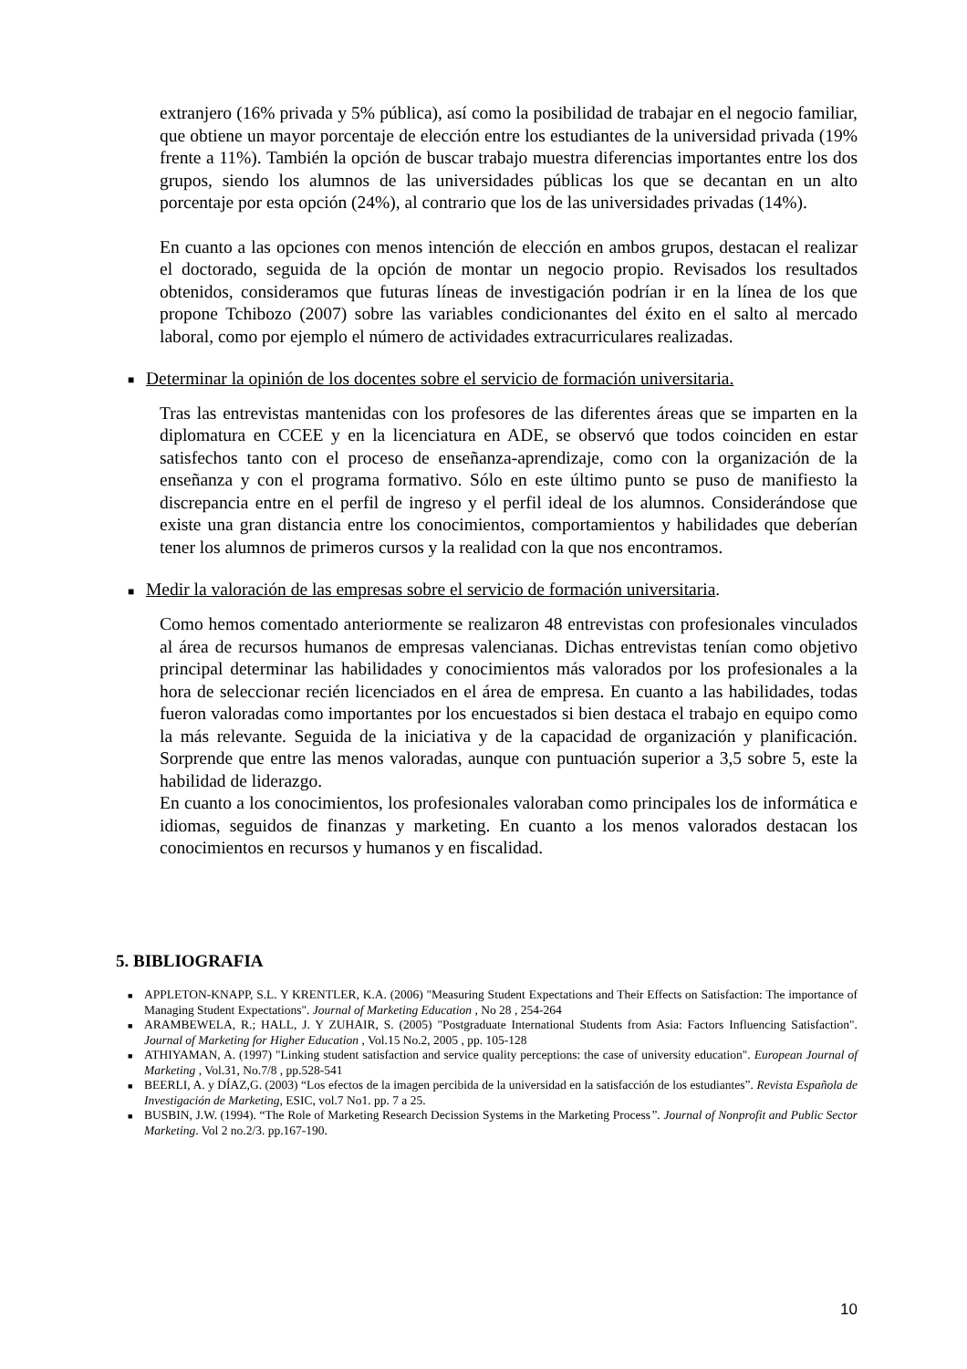extranjero (16% privada y 5% pública), así como la posibilidad de trabajar en el negocio familiar, que obtiene un mayor porcentaje de elección entre los estudiantes de la universidad privada (19% frente a 11%). También la opción de buscar trabajo muestra diferencias importantes entre los dos grupos, siendo los alumnos de las universidades públicas los que se decantan en un alto porcentaje por esta opción (24%), al contrario que los de las universidades privadas (14%).
En cuanto a las opciones con menos intención de elección en ambos grupos, destacan el realizar el doctorado, seguida de la opción de montar un negocio propio. Revisados los resultados obtenidos, consideramos que futuras líneas de investigación podrían ir en la línea de los que propone Tchibozo (2007) sobre las variables condicionantes del éxito en el salto al mercado laboral, como por ejemplo el número de actividades extracurriculares realizadas.
■ Determinar la opinión de los docentes sobre el servicio de formación universitaria.
Tras las entrevistas mantenidas con los profesores de las diferentes áreas que se imparten en la diplomatura en CCEE y en la licenciatura en ADE, se observó que todos coinciden en estar satisfechos tanto con el proceso de enseñanza-aprendizaje, como con la organización de la enseñanza y con el programa formativo. Sólo en este último punto se puso de manifiesto la discrepancia entre en el perfil de ingreso y el perfil ideal de los alumnos. Considerándose que existe una gran distancia entre los conocimientos, comportamientos y habilidades que deberían tener los alumnos de primeros cursos y la realidad con la que nos encontramos.
■ Medir la valoración de las empresas sobre el servicio de formación universitaria.
Como hemos comentado anteriormente se realizaron 48 entrevistas con profesionales vinculados al área de recursos humanos de empresas valencianas. Dichas entrevistas tenían como objetivo principal determinar las habilidades y conocimientos más valorados por los profesionales a la hora de seleccionar recién licenciados en el área de empresa. En cuanto a las habilidades, todas fueron valoradas como importantes por los encuestados si bien destaca el trabajo en equipo como la más relevante. Seguida de la iniciativa y de la capacidad de organización y planificación. Sorprende que entre las menos valoradas, aunque con puntuación superior a 3,5 sobre 5, este la habilidad de liderazgo.
En cuanto a los conocimientos, los profesionales valoraban como principales los de informática e idiomas, seguidos de finanzas y marketing. En cuanto a los menos valorados destacan los conocimientos en recursos y humanos y en fiscalidad.
5. BIBLIOGRAFIA
■ APPLETON-KNAPP, S.L. Y KRENTLER, K.A. (2006) "Measuring Student Expectations and Their Effects on Satisfaction: The importance of Managing Student Expectations". Journal of Marketing Education , No 28 , 254-264
■ ARAMBEWELA, R.; HALL, J. Y ZUHAIR, S. (2005) "Postgraduate International Students from Asia: Factors Influencing Satisfaction". Journal of Marketing for Higher Education , Vol.15 No.2, 2005 , pp. 105-128
■ ATHIYAMAN, A. (1997) "Linking student satisfaction and service quality perceptions: the case of university education". European Journal of Marketing , Vol.31, No.7/8 , pp.528-541
■ BEERLI, A. y DÍAZ,G. (2003) “Los efectos de la imagen percibida de la universidad en la satisfacción de los estudiantes”. Revista Española de Investigación de Marketing, ESIC, vol.7 No1. pp. 7 a 25.
■ BUSBIN, J.W. (1994). “The Role of Marketing Research Decission Systems in the Marketing Process”. Journal of Nonprofit and Public Sector Marketing. Vol 2 no.2/3. pp.167-190.
10